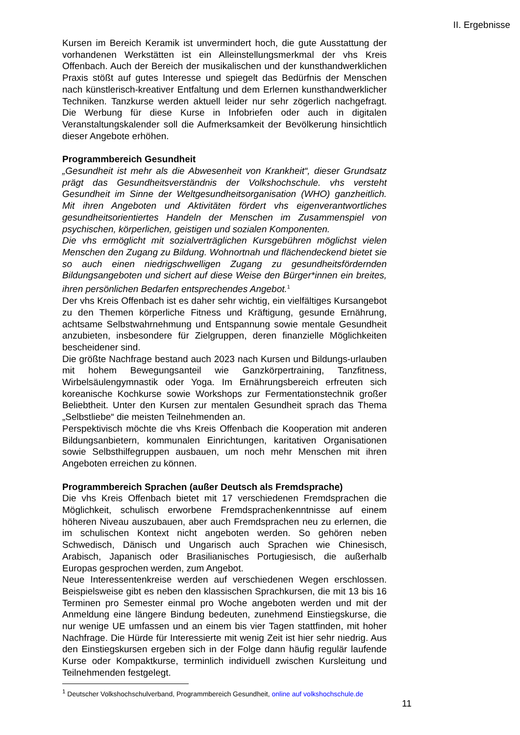II. Ergebnisse
Kursen im Bereich Keramik ist unvermindert hoch, die gute Ausstattung der vorhandenen Werkstätten ist ein Alleinstellungsmerkmal der vhs Kreis Offenbach. Auch der Bereich der musikalischen und der kunsthandwerklichen Praxis stößt auf gutes Interesse und spiegelt das Bedürfnis der Menschen nach künstlerisch-kreativer Entfaltung und dem Erlernen kunsthandwerklicher Techniken. Tanzkurse werden aktuell leider nur sehr zögerlich nachgefragt. Die Werbung für diese Kurse in Infobriefen oder auch in digitalen Veranstaltungskalender soll die Aufmerksamkeit der Bevölkerung hinsichtlich dieser Angebote erhöhen.
Programmbereich Gesundheit
„Gesundheit ist mehr als die Abwesenheit von Krankheit“, dieser Grundsatz prägt das Gesundheitsverständnis der Volkshochschule. vhs versteht Gesundheit im Sinne der Weltgesundheitsorganisation (WHO) ganzheitlich. Mit ihren Angeboten und Aktivitäten fördert vhs eigenverantwortliches gesundheitsorientiertes Handeln der Menschen im Zusammenspiel von psychischen, körperlichen, geistigen und sozialen Komponenten.
Die vhs ermöglicht mit sozialverträglichen Kursgebühren möglichst vielen Menschen den Zugang zu Bildung. Wohnortnah und flächendeckend bietet sie so auch einen niedrigschwelligen Zugang zu gesundheitsfördernden Bildungsangeboten und sichert auf diese Weise den Bürger*innen ein breites, ihren persönlichen Bedarfen entsprechendes Angebot.<sup>1</sup>
Der vhs Kreis Offenbach ist es daher sehr wichtig, ein vielfältiges Kursangebot zu den Themen körperliche Fitness und Kräftigung, gesunde Ernährung, achtsame Selbstwahrnehmung und Entspannung sowie mentale Gesundheit anzubieten, insbesondere für Zielgruppen, deren finanzielle Möglichkeiten bescheidener sind.
Die größte Nachfrage bestand auch 2023 nach Kursen und Bildungs-urlauben mit hohem Bewegungsanteil wie Ganzkörpertraining, Tanzfitness, Wirbelsäulengymnastik oder Yoga. Im Ernährungsbereich erfreuten sich koreanische Kochkurse sowie Workshops zur Fermentationstechnik großer Beliebtheit. Unter den Kursen zur mentalen Gesundheit sprach das Thema „Selbstliebe“ die meisten Teilnehmenden an.
Perspektivisch möchte die vhs Kreis Offenbach die Kooperation mit anderen Bildungsanbietern, kommunalen Einrichtungen, karitativen Organisationen sowie Selbsthilfegruppen ausbauen, um noch mehr Menschen mit ihren Angeboten erreichen zu können.
Programmbereich Sprachen (außer Deutsch als Fremdsprache)
Die vhs Kreis Offenbach bietet mit 17 verschiedenen Fremdsprachen die Möglichkeit, schulisch erworbene Fremdsprachenkenntnisse auf einem höheren Niveau auszubauen, aber auch Fremdsprachen neu zu erlernen, die im schulischen Kontext nicht angeboten werden. So gehören neben Schwedisch, Dänisch und Ungarisch auch Sprachen wie Chinesisch, Arabisch, Japanisch oder Brasilianisches Portugiesisch, die außerhalb Europas gesprochen werden, zum Angebot.
Neue Interessentenkreise werden auf verschiedenen Wegen erschlossen. Beispielsweise gibt es neben den klassischen Sprachkursen, die mit 13 bis 16 Terminen pro Semester einmal pro Woche angeboten werden und mit der Anmeldung eine längere Bindung bedeuten, zunehmend Einstiegskurse, die nur wenige UE umfassen und an einem bis vier Tagen stattfinden, mit hoher Nachfrage. Die Hürde für Interessierte mit wenig Zeit ist hier sehr niedrig. Aus den Einstiegskursen ergeben sich in der Folge dann häufig regulär laufende Kurse oder Kompaktkurse, terminlich individuell zwischen Kursleitung und Teilnehmenden festgelegt.
<sup>1</sup> Deutscher Volkshochschulverband, Programmbereich Gesundheit, online auf volkshochschule.de
11